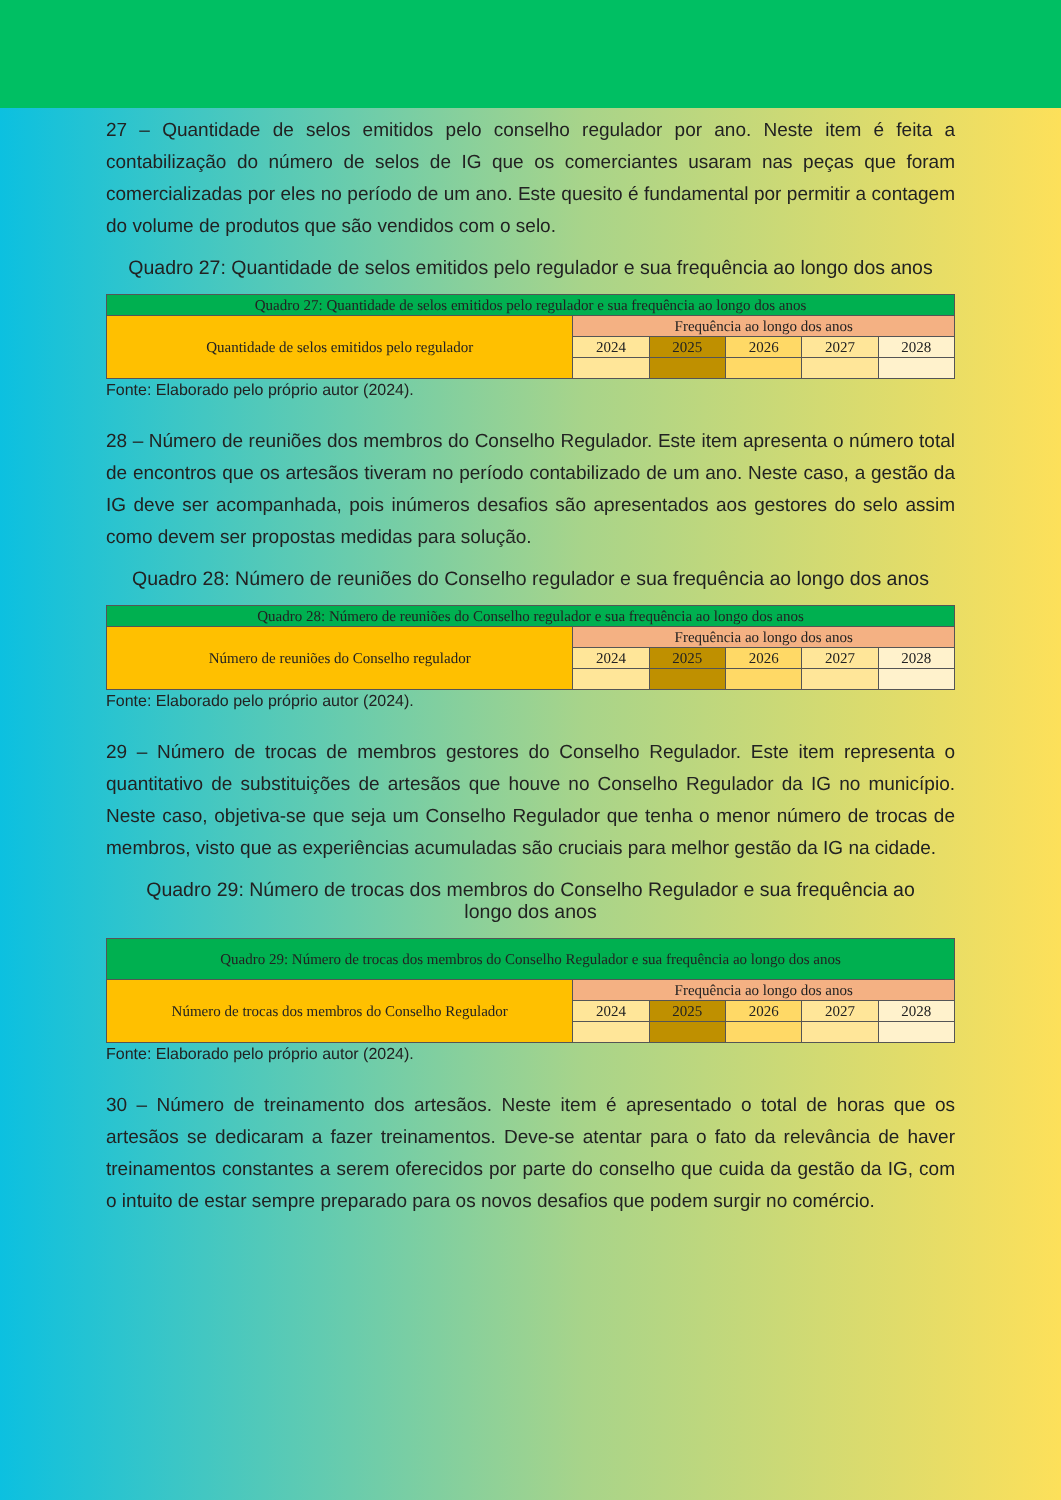27 – Quantidade de selos emitidos pelo conselho regulador por ano. Neste item é feita a contabilização do número de selos de IG que os comerciantes usaram nas peças que foram comercializadas por eles no período de um ano. Este quesito é fundamental por permitir a contagem do volume de produtos que são vendidos com o selo.
Quadro 27: Quantidade de selos emitidos pelo regulador e sua frequência ao longo dos anos
| Quadro 27: Quantidade de selos emitidos pelo regulador e sua frequência ao longo dos anos | | | | | |
| Quantidade de selos emitidos pelo regulador | Frequência ao longo dos anos | | | | |
| | 2024 | 2025 | 2026 | 2027 | 2028 |
Fonte: Elaborado pelo próprio autor (2024).
28 – Número de reuniões dos membros do Conselho Regulador. Este item apresenta o número total de encontros que os artesãos tiveram no período contabilizado de um ano. Neste caso, a gestão da IG deve ser acompanhada, pois inúmeros desafios são apresentados aos gestores do selo assim como devem ser propostas medidas para solução.
Quadro 28: Número de reuniões do Conselho regulador e sua frequência ao longo dos anos
| Quadro 28: Número de reuniões do Conselho regulador e sua frequência ao longo dos anos | | | | | |
| Número de reuniões do Conselho regulador | Frequência ao longo dos anos | | | | |
| | 2024 | 2025 | 2026 | 2027 | 2028 |
Fonte: Elaborado pelo próprio autor (2024).
29 – Número de trocas de membros gestores do Conselho Regulador. Este item representa o quantitativo de substituições de artesãos que houve no Conselho Regulador da IG no município. Neste caso, objetiva-se que seja um Conselho Regulador que tenha o menor número de trocas de membros, visto que as experiências acumuladas são cruciais para melhor gestão da IG na cidade.
Quadro 29: Número de trocas dos membros do Conselho Regulador e sua frequência ao longo dos anos
| Quadro 29: Número de trocas dos membros do Conselho Regulador e sua frequência ao longo dos anos | | | | | |
| Número de trocas dos membros do Conselho Regulador | Frequência ao longo dos anos | | | | |
| | 2024 | 2025 | 2026 | 2027 | 2028 |
Fonte: Elaborado pelo próprio autor (2024).
30 – Número de treinamento dos artesãos. Neste item é apresentado o total de horas que os artesãos se dedicaram a fazer treinamentos. Deve-se atentar para o fato da relevância de haver treinamentos constantes a serem oferecidos por parte do conselho que cuida da gestão da IG, com o intuito de estar sempre preparado para os novos desafios que podem surgir no comércio.